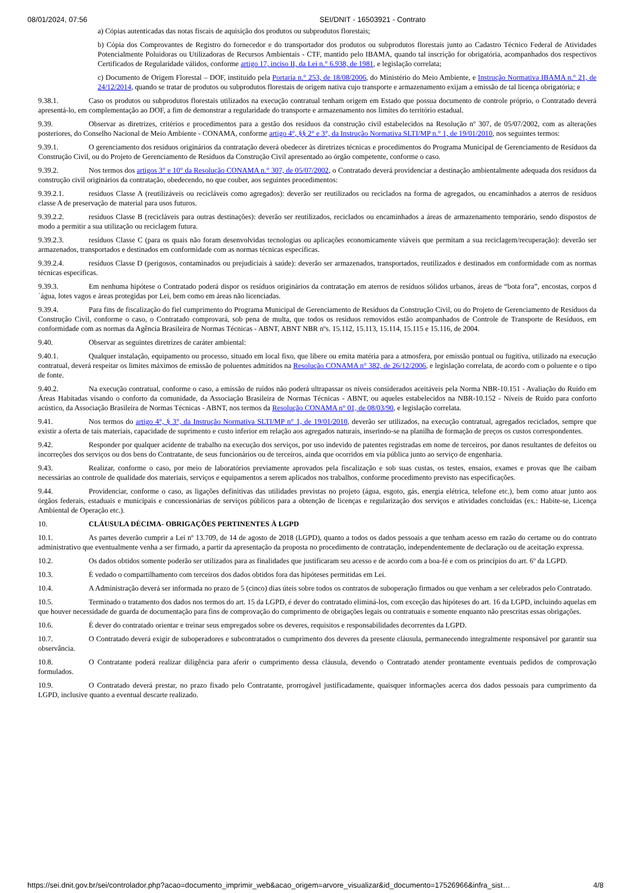08/01/2024, 07:56 SEI/DNIT - 16503921 - Contrato
a) Cópias autenticadas das notas fiscais de aquisição dos produtos ou subprodutos florestais;
b) Cópia dos Comprovantes de Registro do fornecedor e do transportador dos produtos ou subprodutos florestais junto ao Cadastro Técnico Federal de Atividades Potencialmente Poluidoras ou Utilizadoras de Recursos Ambientais - CTF, mantido pelo IBAMA, quando tal inscrição for obrigatória, acompanhados dos respectivos Certificados de Regularidade válidos, conforme artigo 17, inciso II, da Lei n.° 6.938, de 1981, e legislação correlata;
c) Documento de Origem Florestal – DOF, instituído pela Portaria n.° 253, de 18/08/2006, do Ministério do Meio Ambiente, e Instrução Normativa IBAMA n.° 21, de 24/12/2014, quando se tratar de produtos ou subprodutos florestais de origem nativa cujo transporte e armazenamento exijam a emissão de tal licença obrigatória; e
9.38.1. Caso os produtos ou subprodutos florestais utilizados na execução contratual tenham origem em Estado que possua documento de controle próprio, o Contratado deverá apresentá-lo, em complementação ao DOF, a fim de demonstrar a regularidade do transporte e armazenamento nos limites do território estadual.
9.39. Observar as diretrizes, critérios e procedimentos para a gestão dos resíduos da construção civil estabelecidos na Resolução nº 307, de 05/07/2002, com as alterações posteriores, do Conselho Nacional de Meio Ambiente - CONAMA, conforme artigo 4°, §§ 2° e 3°, da Instrução Normativa SLTI/MP n.° 1, de 19/01/2010, nos seguintes termos:
9.39.1. O gerenciamento dos resíduos originários da contratação deverá obedecer às diretrizes técnicas e procedimentos do Programa Municipal de Gerenciamento de Resíduos da Construção Civil, ou do Projeto de Gerenciamento de Resíduos da Construção Civil apresentado ao órgão competente, conforme o caso.
9.39.2. Nos termos dos artigos 3° e 10° da Resolução CONAMA n.° 307, de 05/07/2002, o Contratado deverá providenciar a destinação ambientalmente adequada dos resíduos da construção civil originários da contratação, obedecendo, no que couber, aos seguintes procedimentos:
9.39.2.1. resíduos Classe A (reutilizáveis ou recicláveis como agregados): deverão ser reutilizados ou reciclados na forma de agregados, ou encaminhados a aterros de resíduos classe A de preservação de material para usos futuros.
9.39.2.2. resíduos Classe B (recicláveis para outras destinações): deverão ser reutilizados, reciclados ou encaminhados a áreas de armazenamento temporário, sendo dispostos de modo a permitir a sua utilização ou reciclagem futura.
9.39.2.3. resíduos Classe C (para os quais não foram desenvolvidas tecnologias ou aplicações economicamente viáveis que permitam a sua reciclagem/recuperação): deverão ser armazenados, transportados e destinados em conformidade com as normas técnicas específicas.
9.39.2.4. resíduos Classe D (perigosos, contaminados ou prejudiciais à saúde): deverão ser armazenados, transportados, reutilizados e destinados em conformidade com as normas técnicas específicas.
9.39.3. Em nenhuma hipótese o Contratado poderá dispor os resíduos originários da contratação em aterros de resíduos sólidos urbanos, áreas de “bota fora”, encostas, corpos d´água, lotes vagos e áreas protegidas por Lei, bem como em áreas não licenciadas.
9.39.4. Para fins de fiscalização do fiel cumprimento do Programa Municipal de Gerenciamento de Resíduos da Construção Civil, ou do Projeto de Gerenciamento de Resíduos da Construção Civil, conforme o caso, o Contratado comprovará, sob pena de multa, que todos os resíduos removidos estão acompanhados de Controle de Transporte de Resíduos, em conformidade com as normas da Agência Brasileira de Normas Técnicas - ABNT, ABNT NBR nºs. 15.112, 15.113, 15.114, 15.115 e 15.116, de 2004.
9.40. Observar as seguintes diretrizes de caráter ambiental:
9.40.1. Qualquer instalação, equipamento ou processo, situado em local fixo, que libere ou emita matéria para a atmosfera, por emissão pontual ou fugitiva, utilizado na execução contratual, deverá respeitar os limites máximos de emissão de poluentes admitidos na Resolução CONAMA n° 382, de 26/12/2006, e legislação correlata, de acordo com o poluente e o tipo de fonte.
9.40.2. Na execução contratual, conforme o caso, a emissão de ruídos não poderá ultrapassar os níveis considerados aceitáveis pela Norma NBR-10.151 - Avaliação do Ruído em Áreas Habitadas visando o conforto da comunidade, da Associação Brasileira de Normas Técnicas - ABNT, ou aqueles estabelecidos na NBR-10.152 - Níveis de Ruído para conforto acústico, da Associação Brasileira de Normas Técnicas - ABNT, nos termos da Resolução CONAMA n° 01, de 08/03/90, e legislação correlata.
9.41. Nos termos do artigo 4°, § 3°, da Instrução Normativa SLTI/MP n° 1, de 19/01/2010, deverão ser utilizados, na execução contratual, agregados reciclados, sempre que existir a oferta de tais materiais, capacidade de suprimento e custo inferior em relação aos agregados naturais, inserindo-se na planilha de formação de preços os custos correspondentes.
9.42. Responder por qualquer acidente de trabalho na execução dos serviços, por uso indevido de patentes registradas em nome de terceiros, por danos resultantes de defeitos ou incorreções dos serviços ou dos bens do Contratante, de seus funcionários ou de terceiros, ainda que ocorridos em via pública junto ao serviço de engenharia.
9.43. Realizar, conforme o caso, por meio de laboratórios previamente aprovados pela fiscalização e sob suas custas, os testes, ensaios, exames e provas que lhe caibam necessárias ao controle de qualidade dos materiais, serviços e equipamentos a serem aplicados nos trabalhos, conforme procedimento previsto nas especificações.
9.44. Providenciar, conforme o caso, as ligações definitivas das utilidades previstas no projeto (água, esgoto, gás, energia elétrica, telefone etc.), bem como atuar junto aos órgãos federais, estaduais e municipais e concessionárias de serviços públicos para a obtenção de licenças e regularização dos serviços e atividades concluídas (ex.: Habite-se, Licença Ambiental de Operação etc.).
10. CLÁUSULA DÉCIMA- OBRIGAÇÕES PERTINENTES À LGPD
10.1. As partes deverão cumprir a Lei nº 13.709, de 14 de agosto de 2018 (LGPD), quanto a todos os dados pessoais a que tenham acesso em razão do certame ou do contrato administrativo que eventualmente venha a ser firmado, a partir da apresentação da proposta no procedimento de contratação, independentemente de declaração ou de aceitação expressa.
10.2. Os dados obtidos somente poderão ser utilizados para as finalidades que justificaram seu acesso e de acordo com a boa-fé e com os princípios do art. 6º da LGPD.
10.3. É vedado o compartilhamento com terceiros dos dados obtidos fora das hipóteses permitidas em Lei.
10.4. A Administração deverá ser informada no prazo de 5 (cinco) dias úteis sobre todos os contratos de suboperação firmados ou que venham a ser celebrados pelo Contratado.
10.5. Terminado o tratamento dos dados nos termos do art. 15 da LGPD, é dever do contratado eliminá-los, com exceção das hipóteses do art. 16 da LGPD, incluindo aquelas em que houver necessidade de guarda de documentação para fins de comprovação do cumprimento de obrigações legais ou contratuais e somente enquanto não prescritas essas obrigações.
10.6. É dever do contratado orientar e treinar seus empregados sobre os deveres, requisitos e responsabilidades decorrentes da LGPD.
10.7. O Contratado deverá exigir de suboperadores e subcontratados o cumprimento dos deveres da presente cláusula, permanecendo integralmente responsável por garantir sua observância.
10.8. O Contratante poderá realizar diligência para aferir o cumprimento dessa cláusula, devendo o Contratado atender prontamente eventuais pedidos de comprovação formulados.
10.9. O Contratado deverá prestar, no prazo fixado pelo Contratante, prorrogável justificadamente, quaisquer informações acerca dos dados pessoais para cumprimento da LGPD, inclusive quanto a eventual descarte realizado.
https://sei.dnit.gov.br/sei/controlador.php?acao=documento_imprimir_web&acao_origem=arvore_visualizar&id_documento=17526966&infra_sist… 4/8